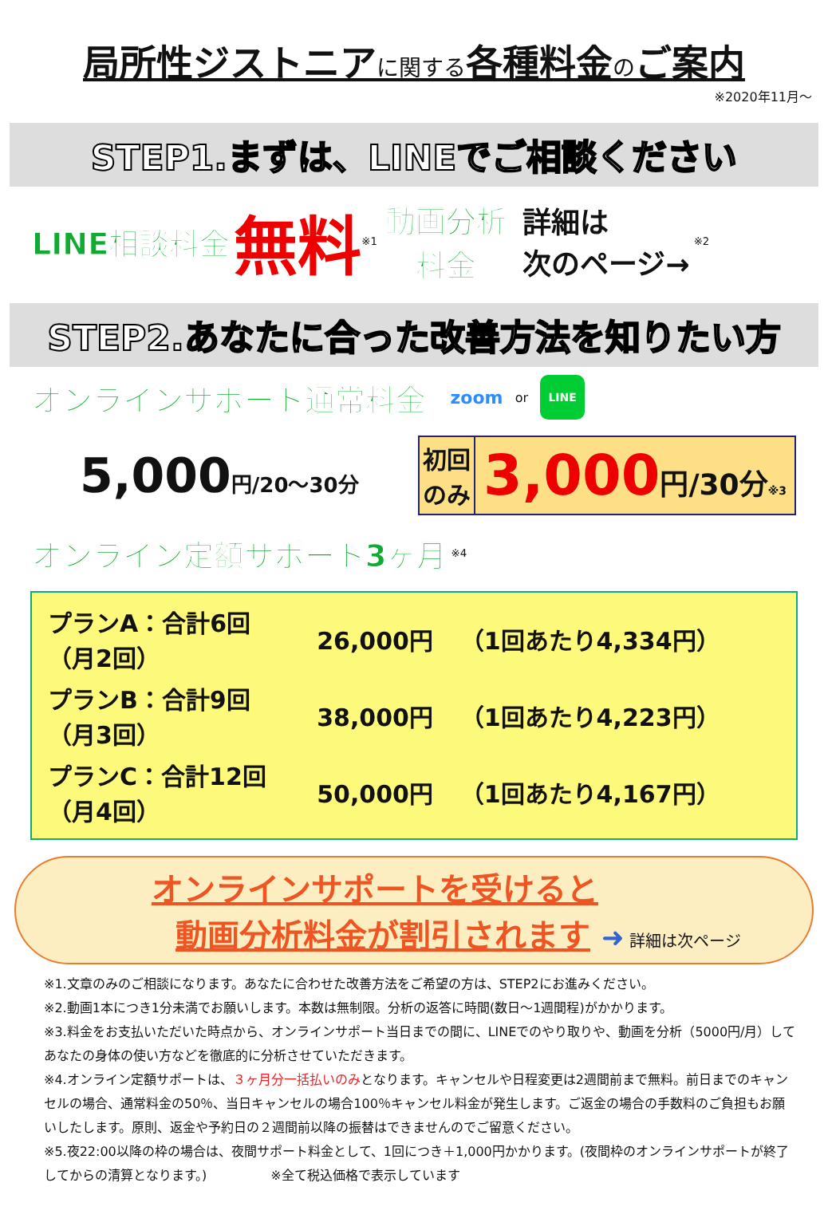局所性ジストニアに関する各種料金のご案内
※2020年11月〜
STEP1.まずは、LINEでご相談ください
LINE相談料金 無料 ※1 動画分析
料金 詳細は
次のページ→ ※2
STEP2.あなたに合った改善方法を知りたい方
オンラインサポート通常料金 zoom or LINE
5,000円/20〜30分
初回
のみ 3,000円/30分※3
オンライン定額サポート3ヶ月 ※4
| プランA：合計6回 （月2回） | 26,000円 | （1回あたり4,334円） |
| プランB：合計9回 （月3回） | 38,000円 | （1回あたり4,223円） |
| プランC：合計12回 （月4回） | 50,000円 | （1回あたり4,167円） |
オンラインサポートを受けると
動画分析料金が割引されます ➜ 詳細は次ページ
※1.文章のみのご相談になります。あなたに合わせた改善方法をご希望の方は、STEP2にお進みください。
※2.動画1本につき1分未満でお願いします。本数は無制限。分析の返答に時間(数日〜1週間程)がかかります。
※3.料金をお支払いただいた時点から、オンラインサポート当日までの間に、LINEでのやり取りや、動画を分析（5000円/月）してあなたの身体の使い方などを徹底的に分析させていただきます。
※4.オンライン定額サポートは、３ヶ月分一括払いのみとなります。キャンセルや日程変更は2週間前まで無料。前日までのキャンセルの場合、通常料金の50％、当日キャンセルの場合100％キャンセル料金が発生します。ご返金の場合の手数料のご負担もお願いしたします。原則、返金や予約日の２週間前以降の振替はできませんのでご留意ください。
※5.夜22:00以降の枠の場合は、夜間サポート料金として、1回につき＋1,000円かかります。(夜間枠のオンラインサポートが終了してからの清算となります。)　　　　　※全て税込価格で表示しています